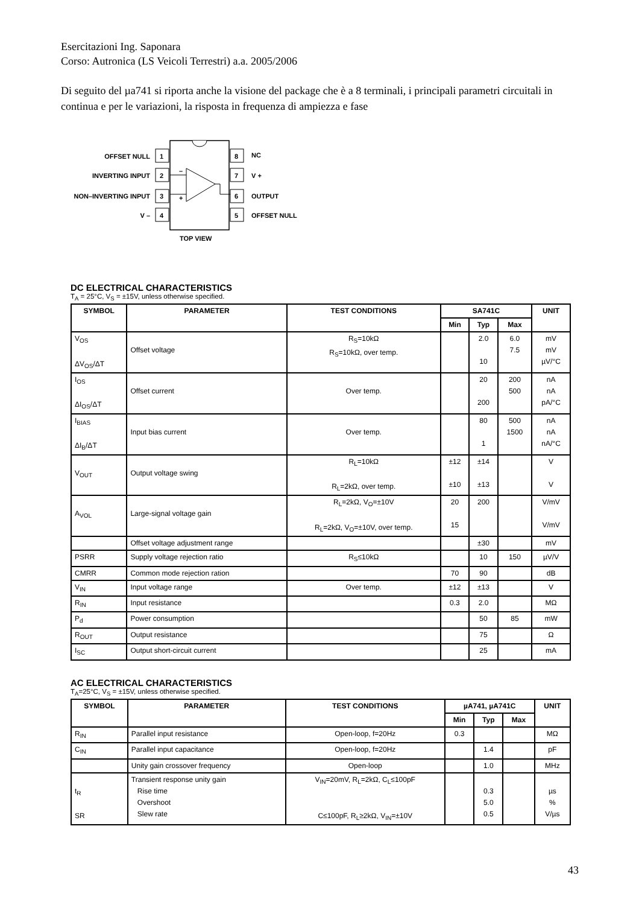Esercitazioni Ing. Saponara
Corso: Autronica (LS Veicoli Terrestri) a.a. 2005/2006
Di seguito del µa741 si riporta anche la visione del package che è a 8 terminali, i principali parametri circuitali in continua e per le variazioni, la risposta in frequenza di ampiezza e fase
1
2
3
4
8
7
6
5
OFFSET NULL
INVERTING INPUT
NON–INVERTING INPUT
V –
NC
V +
OUTPUT
OFFSET NULL
–
+
TOP VIEW
DC ELECTRICAL CHARACTERISTICS
T<sub>A</sub> = 25°C, V<sub>S</sub> = ±15V, unless otherwise specified.
| SYMBOL | PARAMETER | TEST CONDITIONS | SA741C | | | UNIT |
| --- | --- | --- | --- | --- | --- | --- |
| | | | Min | Typ | Max | |
| V<sub>OS</sub> ΔV<sub>OS</sub>/ΔT | Offset voltage | R<sub>S</sub>=10kΩ R<sub>S</sub>=10kΩ, over temp. | | 2.0 10 | 6.0 7.5 | mV mV µV/°C |
| I<sub>OS</sub> ΔI<sub>OS</sub>/ΔT | Offset current | Over temp. | | 20 200 | 200 500 | nA nA pA/°C |
| I<sub>BIAS</sub> ΔI<sub>B</sub>/ΔT | Input bias current | Over temp. | | 80 1 | 500 1500 | nA nA nA/°C |
| V<sub>OUT</sub> | Output voltage swing | R<sub>L</sub>=10kΩ R<sub>L</sub>=2kΩ, over temp. | ±12 ±10 | ±14 ±13 | | V V |
| A<sub>VOL</sub> | Large-signal voltage gain | R<sub>L</sub>=2kΩ, V<sub>O</sub>=±10V R<sub>L</sub>=2kΩ, V<sub>O</sub>=±10V, over temp. | 20 15 | 200 | | V/mV V/mV |
| | Offset voltage adjustment range | | | ±30 | | mV |
| PSRR | Supply voltage rejection ratio | R<sub>S</sub>≤10kΩ | | 10 | 150 | µV/V |
| CMRR | Common mode rejection ration | | 70 | 90 | | dB |
| V<sub>IN</sub> | Input voltage range | Over temp. | ±12 | ±13 | | V |
| R<sub>IN</sub> | Input resistance | | 0.3 | 2.0 | | MΩ |
| P<sub>d</sub> | Power consumption | | | 50 | 85 | mW |
| R<sub>OUT</sub> | Output resistance | | | 75 | | Ω |
| I<sub>SC</sub> | Output short-circuit current | | | 25 | | mA |
AC ELECTRICAL CHARACTERISTICS
T<sub>A</sub>=25°C, V<sub>S</sub> = ±15V, unless otherwise specified.
| SYMBOL | PARAMETER | TEST CONDITIONS | µA741, µA741C | | | UNIT |
| --- | --- | --- | --- | --- | --- | --- |
| | | | Min | Typ | Max | |
| R<sub>IN</sub> | Parallel input resistance | Open-loop, f=20Hz | 0.3 | | | MΩ |
| C<sub>IN</sub> | Parallel input capacitance | Open-loop, f=20Hz | | 1.4 | | pF |
| | Unity gain crossover frequency | Open-loop | | 1.0 | | MHz |
| t<sub>R</sub> SR | Transient response unity gain Rise time Overshoot Slew rate | V<sub>IN</sub>=20mV, R<sub>L</sub>=2kΩ, C<sub>L</sub>≤100pF C≤100pF, R<sub>L</sub>≥2kΩ, V<sub>IN</sub>=±10V | | 0.3 5.0 0.5 | | µs % V/µs |
43